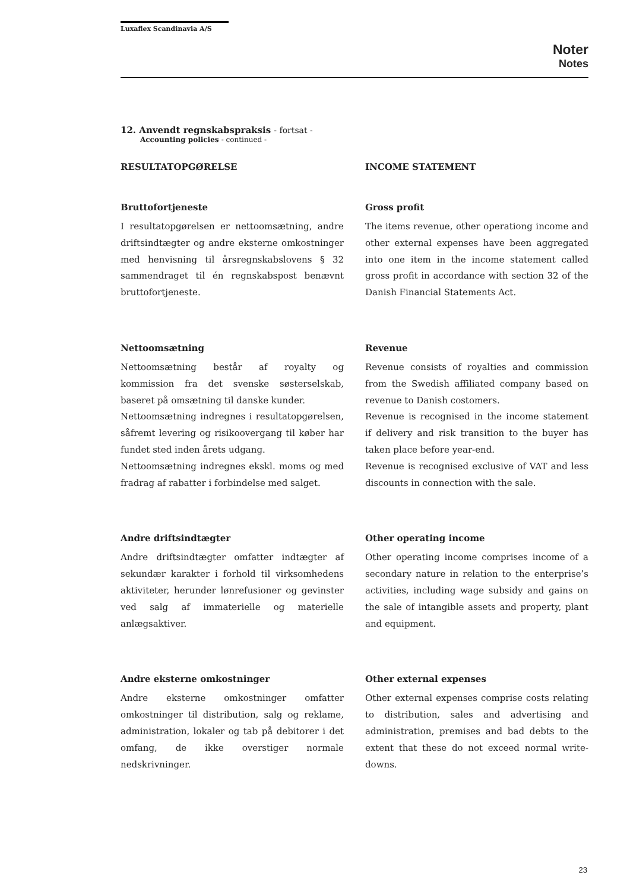Luxaflex Scandinavia A/S
Noter
Notes
12. Anvendt regnskabspraksis - fortsat -
Accounting policies - continued -
RESULTATOPGØRELSE INCOME STATEMENT
Bruttofortjeneste
I resultatopgørelsen er nettoomsætning, andre driftsindtægter og andre eksterne omkostninger med henvisning til årsregnskabslovens § 32 sammendraget til én regnskabspost benævnt bruttofortjeneste.
Gross profit
The items revenue, other operationg income and other external expenses have been aggregated into one item in the income statement called gross profit in accordance with section 32 of the Danish Financial Statements Act.
Nettoomsætning
Nettoomsætning består af royalty og kommission fra det svenske søsterselskab, baseret på omsætning til danske kunder.
Nettoomsætning indregnes i resultatopgørelsen, såfremt levering og risikoovergang til køber har fundet sted inden årets udgang.
Nettoomsætning indregnes ekskl. moms og med fradrag af rabatter i forbindelse med salget.
Revenue
Revenue consists of royalties and commission from the Swedish affiliated company based on revenue to Danish costomers.
Revenue is recognised in the income statement if delivery and risk transition to the buyer has taken place before year-end.
Revenue is recognised exclusive of VAT and less discounts in connection with the sale.
Andre driftsindtægter
Andre driftsindtægter omfatter indtægter af sekundær karakter i forhold til virksomhedens aktiviteter, herunder lønrefusioner og gevinster ved salg af immaterielle og materielle anlægsaktiver.
Other operating income
Other operating income comprises income of a secondary nature in relation to the enterprise’s activities, including wage subsidy and gains on the sale of intangible assets and property, plant and equipment.
Andre eksterne omkostninger
Andre eksterne omkostninger omfatter omkostninger til distribution, salg og reklame, administration, lokaler og tab på debitorer i det omfang, de ikke overstiger normale nedskrivninger.
Other external expenses
Other external expenses comprise costs relating to distribution, sales and advertising and administration, premises and bad debts to the extent that these do not exceed normal write-downs.
23